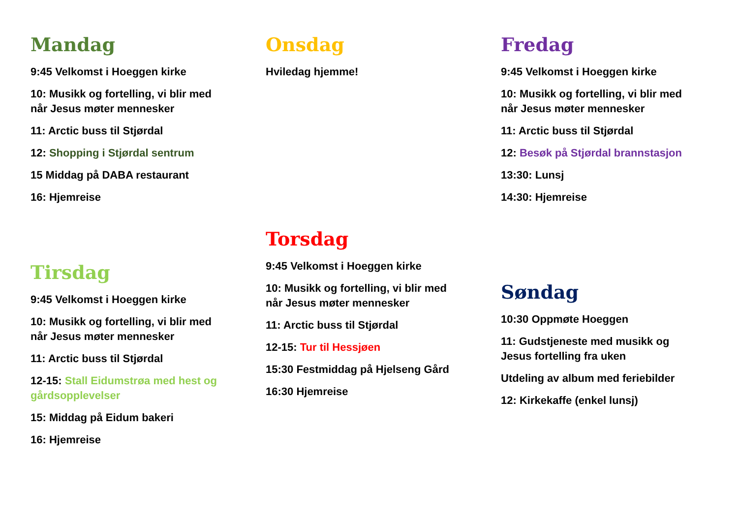Mandag
9:45 Velkomst i Hoeggen kirke
10: Musikk og fortelling, vi blir med når Jesus møter mennesker
11: Arctic buss til Stjørdal
12: Shopping i Stjørdal sentrum
15 Middag på DABA restaurant
16: Hjemreise
Tirsdag
9:45 Velkomst i Hoeggen kirke
10: Musikk og fortelling, vi blir med når Jesus møter mennesker
11: Arctic buss til Stjørdal
12-15: Stall Eidumstrøa med hest og gårdsopplevelser
15: Middag på Eidum bakeri
16: Hjemreise
Onsdag
Hviledag hjemme!
Torsdag
9:45 Velkomst i Hoeggen kirke
10: Musikk og fortelling, vi blir med når Jesus møter mennesker
11: Arctic buss til Stjørdal
12-15: Tur til Hessjøen
15:30 Festmiddag på Hjelseng Gård
16:30 Hjemreise
Fredag
9:45 Velkomst i Hoeggen kirke
10: Musikk og fortelling, vi blir med når Jesus møter mennesker
11: Arctic buss til Stjørdal
12: Besøk på Stjørdal brannstasjon
13:30: Lunsj
14:30: Hjemreise
Søndag
10:30 Oppmøte Hoeggen
11: Gudstjeneste med musikk og Jesus fortelling fra uken
Utdeling av album med feriebilder
12: Kirkekaffe (enkel lunsj)